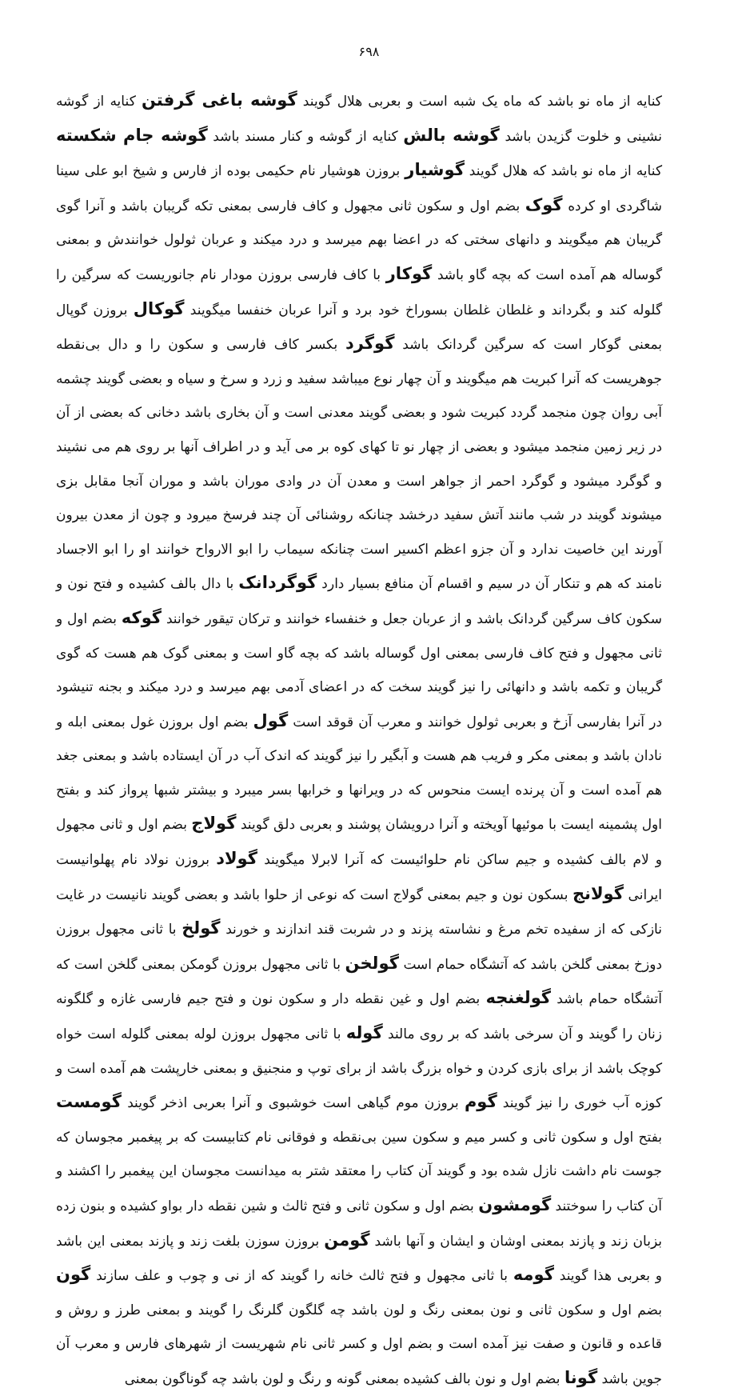۶۹۸
کنایه از ماه نو باشد که ماه یک شبه است و بعربی هلال گویند گوشه باغی گرفتن کنایه از گوشه نشینی و خلوت گزیدن باشد گوشه بالش کنایه از گوشه و کنار مسند باشد گوشه جام شکسته کنایه از ماه نو باشد که هلال گویند گوشیار بروزن هوشیار نام حکیمی بوده از فارس و شیخ ابو علی سینا شاگردی او کرده گوک بضم اول و سکون ثانی مجهول و کاف فارسی بمعنی تکه گریبان باشد و آنرا گوی گریبان هم میگویند و دانهای سختی که در اعضا بهم میرسد و درد میکند و عربان ثولول خوانندش و بمعنی گوساله هم آمده است که بچه گاو باشد گوکار با کاف فارسی بروزن مودار نام جانوریست که سرگین را گلوله کند و بگرداند و غلطان غلطان بسوراخ خود برد و آنرا عربان خنفسا میگویند گوکال بروزن گوپال بمعنی گوکار است که سرگین گردانک باشد گوگرد بکسر کاف فارسی و سکون را و دال بی‌نقطه جوهریست که آنرا کبریت هم میگویند و آن چهار نوع میباشد سفید و زرد و سرخ و سیاه و بعضی گویند چشمه آبی روان چون منجمد گردد کبریت شود و بعضی گویند معدنی است و آن بخاری باشد دخانی که بعضی از آن در زیر زمین منجمد میشود و بعضی از چهار نو تا کهای کوه بر می آید و در اطراف آنها بر روی هم می نشیند و گوگرد میشود و گوگرد احمر از جواهر است و معدن آن در وادی موران باشد و موران آنجا مقابل بزی میشوند گویند در شب مانند آتش سفید درخشد چنانکه روشنائی آن چند فرسخ میرود و چون از معدن بیرون آورند این خاصیت ندارد و آن جزو اعظم اکسیر است چنانکه سیماب را ابو الارواح خوانند او را ابو الاجساد نامند که هم و تنکار آن در سیم و اقسام آن منافع بسیار دارد گوگردانک با دال بالف کشیده و فتح نون و سکون کاف سرگین گردانک باشد و از عربان جعل و خنفساء خوانند و ترکان تیقور خوانند گوکه بضم اول و ثانی مجهول و فتح کاف فارسی بمعنی اول گوساله باشد که بچه گاو است و بمعنی گوک هم هست که گوی گریبان و تکمه باشد و دانهائی را نیز گویند سخت که در اعضای آدمی بهم میرسد و درد میکند و بجنه تنیشود در آنرا بفارسی آزخ و بعربی ثولول خوانند و معرب آن قوقد است گول بضم اول بروزن غول بمعنی ابله و نادان باشد و بمعنی مکر و فریب هم هست و آبگیر را نیز گویند که اندک آب در آن ایستاده باشد و بمعنی جغد هم آمده است و آن پرنده ایست منحوس که در ویرانها و خرابها بسر میبرد و بیشتر شبها پرواز کند و بفتح اول پشمینه ایست با موئیها آویخته و آنرا درویشان پوشند و بعربی دلق گویند گولاج بضم اول و ثانی مجهول و لام بالف کشیده و جیم ساکن نام حلوائیست که آنرا لابرلا میگویند گولاد بروزن نولاد نام پهلوانیست ایرانی گولانج بسکون نون و جیم بمعنی گولاج است که نوعی از حلوا باشد و بعضی گویند نانیست در غایت نازکی که از سفیده تخم مرغ و نشاسته پزند و در شربت قند اندازند و خورند گولخ با ثانی مجهول بروزن دوزخ بمعنی گلخن باشد که آتشگاه حمام است گولخن با ثانی مجهول بروزن گومکن بمعنی گلخن است که آتشگاه حمام باشد گولغنجه بضم اول و غین نقطه دار و سکون نون و فتح جیم فارسی غازه و گلگونه زنان را گویند و آن سرخی باشد که بر روی مالند گوله با ثانی مجهول بروزن لوله بمعنی گلوله است خواه کوچک باشد از برای بازی کردن و خواه بزرگ باشد از برای توپ و منجنیق و بمعنی خارپشت هم آمده است و کوزه آب خوری را نیز گویند گوم بروزن موم گیاهی است خوشبوی و آنرا بعربی اذخر گویند گومست بفتح اول و سکون ثانی و کسر میم و سکون سین بی‌نقطه و فوقانی نام کتابیست که بر پیغمبر مجوسان که جوست نام داشت نازل شده بود و گویند آن کتاب را معتقد شتر به میدانست مجوسان این پیغمبر را اکشند و آن کتاب را سوختند گومشون بضم اول و سکون ثانی و فتح ثالث و شین نقطه دار بواو کشیده و بنون زده بزبان زند و پازند بمعنی اوشان و ایشان و آنها باشد گومن بروزن سوزن بلغت زند و پازند بمعنی این باشد و بعربی هذا گویند گومه با ثانی مجهول و فتح ثالث خانه را گویند که از نی و چوب و علف سازند گون بضم اول و سکون ثانی و نون بمعنی رنگ و لون باشد چه گلگون گلرنگ را گویند و بمعنی طرز و روش و قاعده و قانون و صفت نیز آمده است و بضم اول و کسر ثانی نام شهریست از شهرهای فارس و معرب آن جوین باشد گونا بضم اول و نون بالف کشیده بمعنی گونه و رنگ و لون باشد چه گوناگون بمعنی